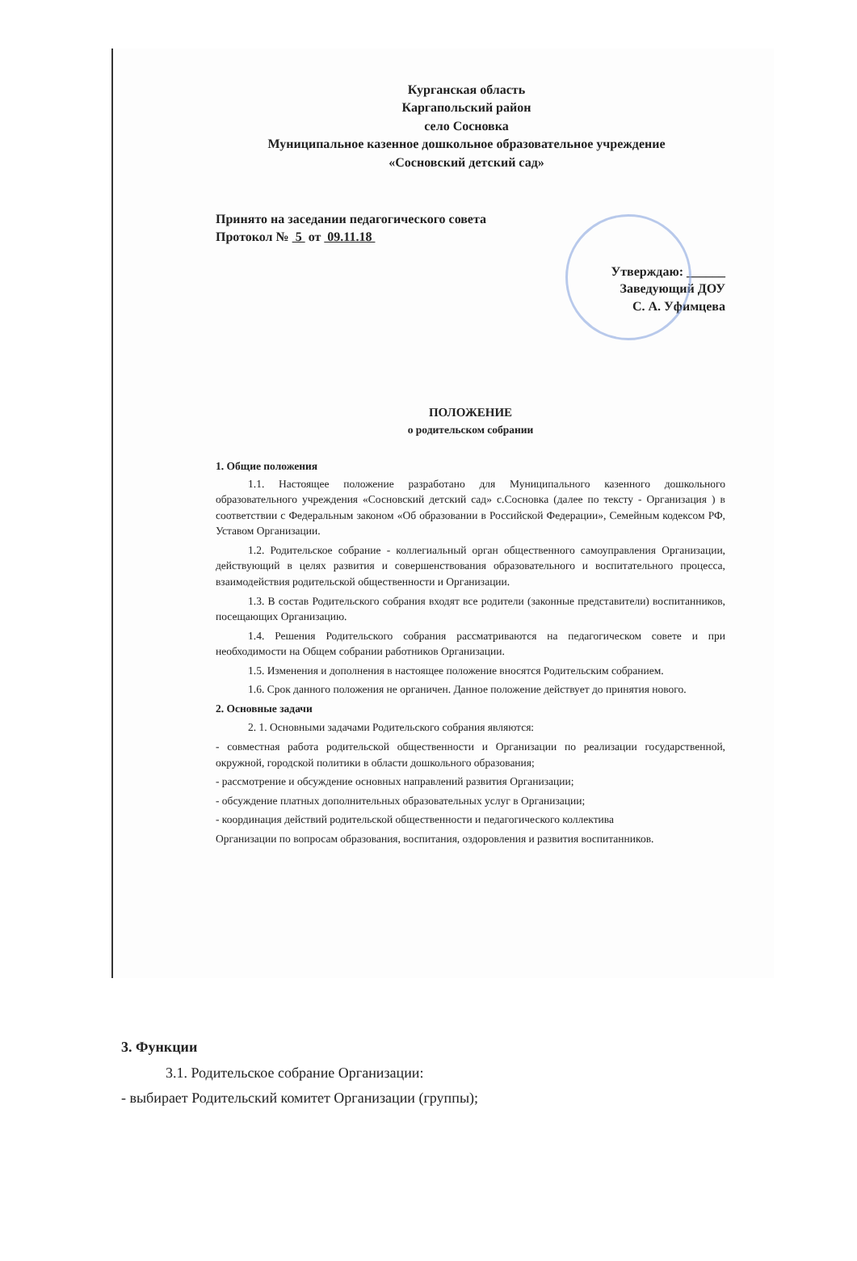Курганская область
Каргапольский район
село Сосновка
Муниципальное казенное дошкольное образовательное учреждение
«Сосновский детский сад»
Принято на заседании педагогического совета
Протокол № 5 от 09.11.18
Утверждаю: ______
Заведующий ДОУ
С. А. Уфимцева
ПОЛОЖЕНИЕ
о родительском собрании
1. Общие положения
1.1. Настоящее положение разработано для Муниципального казенного дошкольного образовательного учреждения «Сосновский детский сад» с.Сосновка (далее по тексту - Организация ) в соответствии с Федеральным законом «Об образовании в Российской Федерации», Семейным кодексом РФ, Уставом Организации.
1.2. Родительское собрание - коллегиальный орган общественного самоуправления Организации, действующий в целях развития и совершенствования образовательного и воспитательного процесса, взаимодействия родительской общественности и Организации.
1.3. В состав Родительского собрания входят все родители (законные представители) воспитанников, посещающих Организацию.
1.4. Решения Родительского собрания рассматриваются на педагогическом совете и при необходимости на Общем собрании работников Организации.
1.5. Изменения и дополнения в настоящее положение вносятся Родительским собранием.
1.6. Срок данного положения не органичен. Данное положение действует до принятия нового.
2. Основные задачи
2. 1. Основными задачами Родительского собрания являются:
- совместная работа родительской общественности и Организации по реализации государственной, окружной, городской политики в области дошкольного образования;
- рассмотрение и обсуждение основных направлений развития Организации;
- обсуждение платных дополнительных образовательных услуг в Организации;
- координация действий родительской общественности и педагогического коллектива
Организации по вопросам образования, воспитания, оздоровления и развития воспитанников.
3. Функции
3.1. Родительское собрание Организации:
- выбирает Родительский комитет Организации (группы);